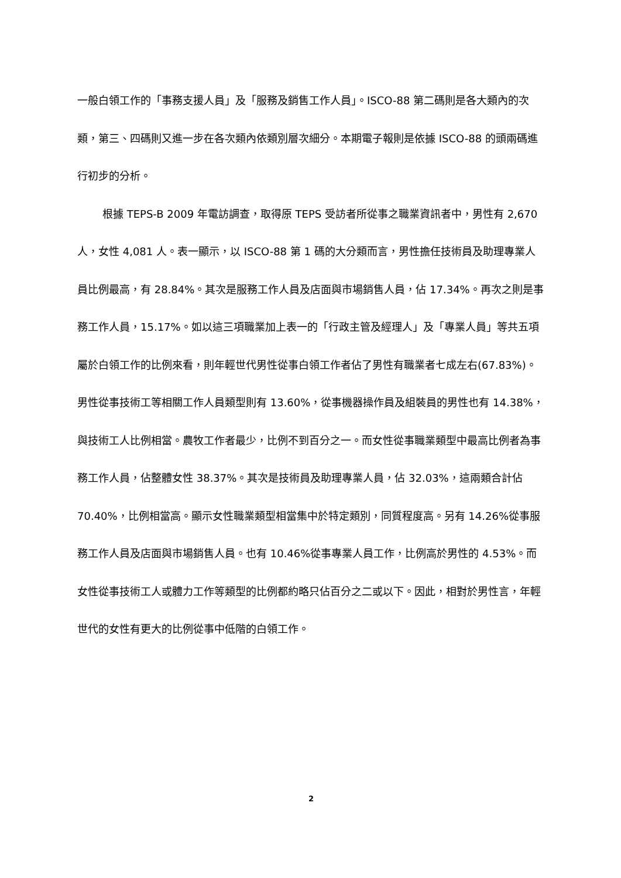一般白領工作的「事務支援人員」及「服務及銷售工作人員」。ISCO-88 第二碼則是各大類內的次類，第三、四碼則又進一步在各次類內依類別層次細分。本期電子報則是依據 ISCO-88 的頭兩碼進行初步的分析。
根據 TEPS-B 2009 年電訪調查，取得原 TEPS 受訪者所從事之職業資訊者中，男性有 2,670 人，女性 4,081 人。表一顯示，以 ISCO-88 第 1 碼的大分類而言，男性擔任技術員及助理專業人員比例最高，有 28.84%。其次是服務工作人員及店面與市場銷售人員，佔 17.34%。再次之則是事務工作人員，15.17%。如以這三項職業加上表一的「行政主管及經理人」及「專業人員」等共五項屬於白領工作的比例來看，則年輕世代男性從事白領工作者佔了男性有職業者七成左右(67.83%)。男性從事技術工等相關工作人員類型則有 13.60%，從事機器操作員及組裝員的男性也有 14.38%，與技術工人比例相當。農牧工作者最少，比例不到百分之一。而女性從事職業類型中最高比例者為事務工作人員，佔整體女性 38.37%。其次是技術員及助理專業人員，佔 32.03%，這兩類合計佔 70.40%，比例相當高。顯示女性職業類型相當集中於特定類別，同質程度高。另有 14.26%從事服務工作人員及店面與市場銷售人員。也有 10.46%從事專業人員工作，比例高於男性的 4.53%。而女性從事技術工人或體力工作等類型的比例都約略只佔百分之二或以下。因此，相對於男性言，年輕世代的女性有更大的比例從事中低階的白領工作。
2